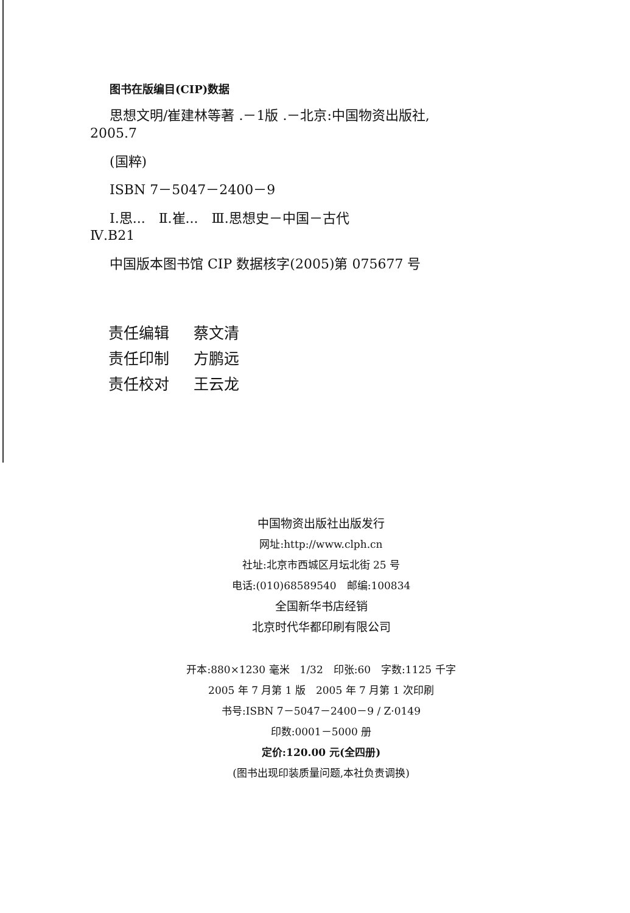图书在版编目(CIP)数据
思想文明/崔建林等著 .－1版 .－北京:中国物资出版社,
2005.7
(国粹)
ISBN 7－5047－2400－9
Ⅰ.思...　Ⅱ.崔...　Ⅲ.思想史－中国－古代
Ⅳ.B21
中国版本图书馆 CIP 数据核字(2005)第 075677 号
责任编辑 蔡文清
责任印制 方鹏远
责任校对 王云龙
中国物资出版社出版发行
网址:http://www.clph.cn
社址:北京市西城区月坛北街 25 号
电话:(010)68589540　邮编:100834
全国新华书店经销
北京时代华都印刷有限公司
开本:880×1230 毫米　1/32　印张:60　字数:1125 千字
2005 年 7 月第 1 版　2005 年 7 月第 1 次印刷
书号:ISBN 7－5047－2400－9 / Z·0149
印数:0001－5000 册
定价:120.00 元(全四册)
(图书出现印装质量问题,本社负责调换)